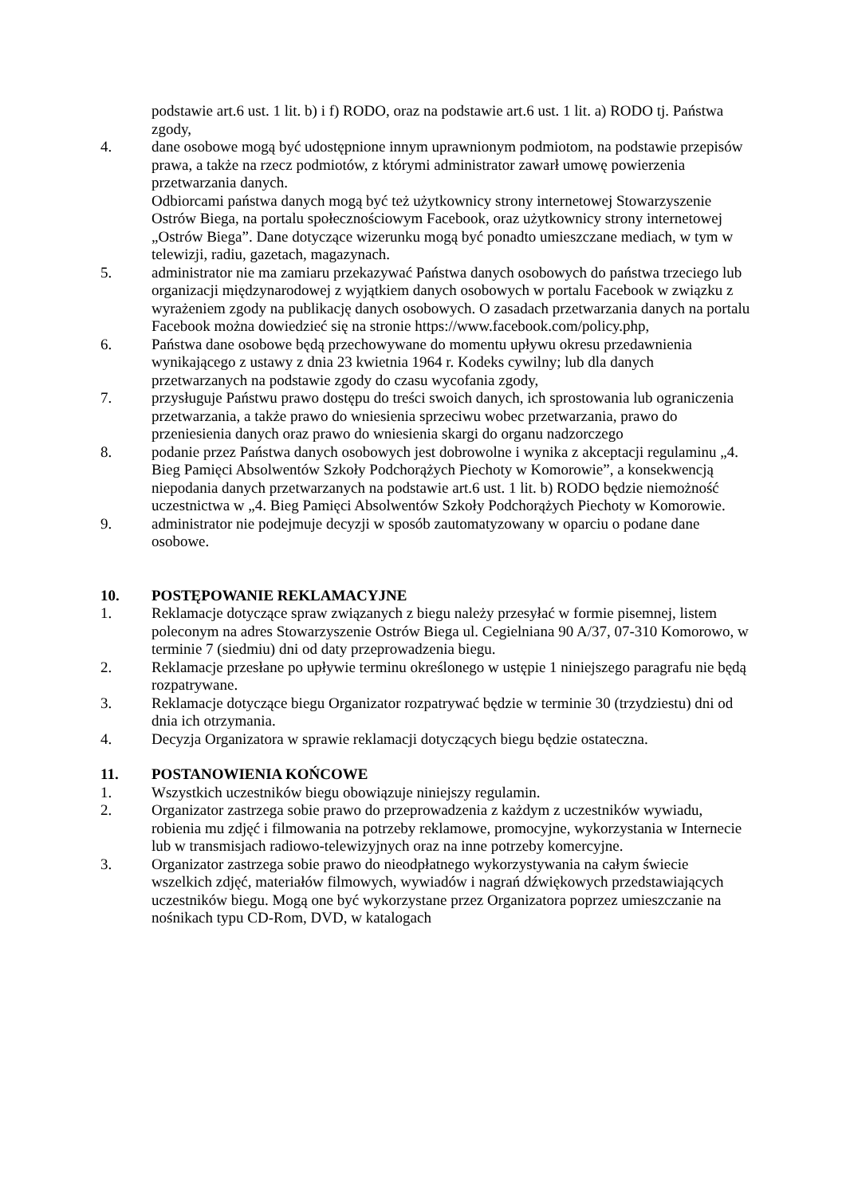podstawie art.6 ust. 1 lit. b) i f) RODO, oraz na podstawie art.6 ust. 1 lit. a) RODO tj. Państwa zgody,
4. dane osobowe mogą być udostępnione innym uprawnionym podmiotom, na podstawie przepisów prawa, a także na rzecz podmiotów, z którymi administrator zawarł umowę powierzenia przetwarzania danych.
Odbiorcami państwa danych mogą być też użytkownicy strony internetowej Stowarzyszenie Ostrów Biega, na portalu społecznościowym Facebook, oraz użytkownicy strony internetowej „Ostrów Biega”. Dane dotyczące wizerunku mogą być ponadto umieszczane mediach, w tym w telewizji, radiu, gazetach, magazynach.
5. administrator nie ma zamiaru przekazywać Państwa danych osobowych do państwa trzeciego lub organizacji międzynarodowej z wyjątkiem danych osobowych w portalu Facebook w związku z wyrażeniem zgody na publikację danych osobowych. O zasadach przetwarzania danych na portalu Facebook można dowiedzieć się na stronie https://www.facebook.com/policy.php,
6. Państwa dane osobowe będą przechowywane do momentu upływu okresu przedawnienia wynikającego z ustawy z dnia 23 kwietnia 1964 r. Kodeks cywilny; lub dla danych przetwarzanych na podstawie zgody do czasu wycofania zgody,
7. przysługuje Państwu prawo dostępu do treści swoich danych, ich sprostowania lub ograniczenia przetwarzania, a także prawo do wniesienia sprzeciwu wobec przetwarzania, prawo do przeniesienia danych oraz prawo do wniesienia skargi do organu nadzorczego
8. podanie przez Państwa danych osobowych jest dobrowolne i wynika z akceptacji regulaminu „4. Bieg Pamięci Absolwentów Szkoły Podchorążych Piechoty w Komorowie”, a konsekwencją niepodania danych przetwarzanych na podstawie art.6 ust. 1 lit. b) RODO będzie niemożność uczestnictwa w „4. Bieg Pamięci Absolwentów Szkoły Podchorążych Piechoty w Komorowie.
9. administrator nie podejmuje decyzji w sposób zautomatyzowany w oparciu o podane dane osobowe.
10. POSTĘPOWANIE REKLAMACYJNE
1. Reklamacje dotyczące spraw związanych z biegu należy przesyłać w formie pisemnej, listem poleconym na adres Stowarzyszenie Ostrów Biega ul. Cegielniana 90 A/37, 07-310 Komorowo, w terminie 7 (siedmiu) dni od daty przeprowadzenia biegu.
2. Reklamacje przesłane po upływie terminu określonego w ustępie 1 niniejszego paragrafu nie będą rozpatrywane.
3. Reklamacje dotyczące biegu Organizator rozpatrywać będzie w terminie 30 (trzydziestu) dni od dnia ich otrzymania.
4. Decyzja Organizatora w sprawie reklamacji dotyczących biegu będzie ostateczna.
11. POSTANOWIENIA KOŃCOWE
1. Wszystkich uczestników biegu obowiązuje niniejszy regulamin.
2. Organizator zastrzega sobie prawo do przeprowadzenia z każdym z uczestników wywiadu, robienia mu zdjęć i filmowania na potrzeby reklamowe, promocyjne, wykorzystania w Internecie lub w transmisjach radiowo-telewizyjnych oraz na inne potrzeby komercyjne.
3. Organizator zastrzega sobie prawo do nieodpłatnego wykorzystywania na całym świecie wszelkich zdjęć, materiałów filmowych, wywiadów i nagrań dźwiękowych przedstawiających uczestników biegu. Mogą one być wykorzystane przez Organizatora poprzez umieszczanie na nośnikach typu CD-Rom, DVD, w katalogach